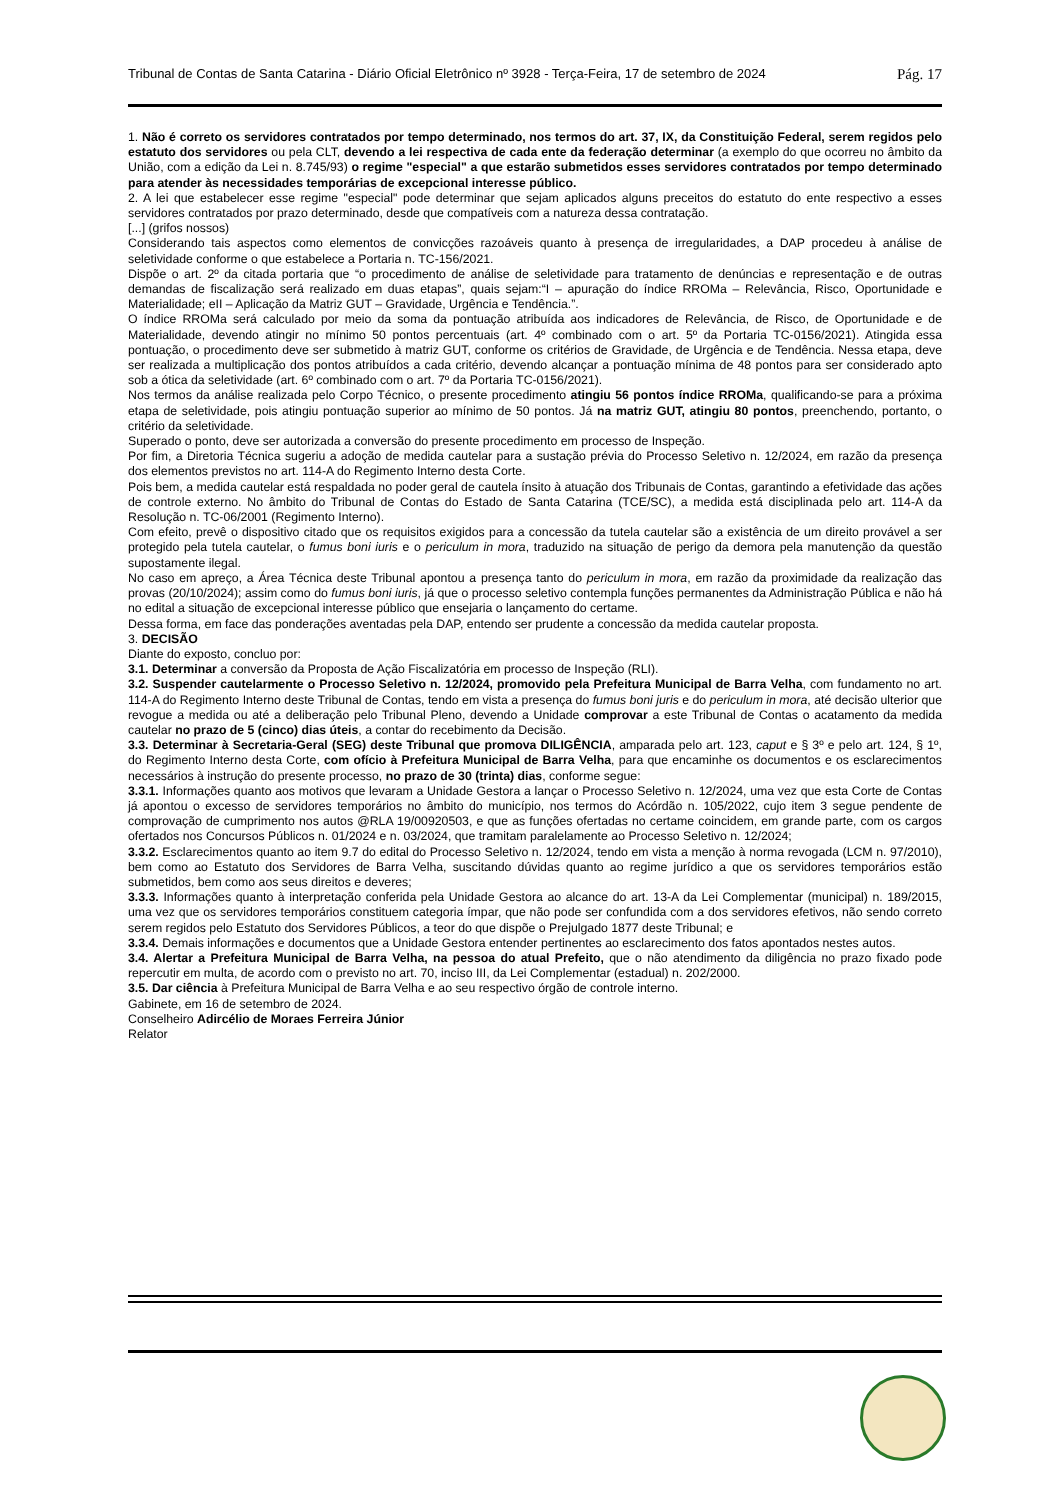Tribunal de Contas de Santa Catarina - Diário Oficial Eletrônico nº 3928 - Terça-Feira, 17 de setembro de 2024 Pág. 17
1. Não é correto os servidores contratados por tempo determinado, nos termos do art. 37, IX, da Constituição Federal, serem regidos pelo estatuto dos servidores ou pela CLT, devendo a lei respectiva de cada ente da federação determinar (a exemplo do que ocorreu no âmbito da União, com a edição da Lei n. 8.745/93) o regime "especial" a que estarão submetidos esses servidores contratados por tempo determinado para atender às necessidades temporárias de excepcional interesse público.
2. A lei que estabelecer esse regime "especial" pode determinar que sejam aplicados alguns preceitos do estatuto do ente respectivo a esses servidores contratados por prazo determinado, desde que compatíveis com a natureza dessa contratação.
[...] (grifos nossos)
Considerando tais aspectos como elementos de convicções razoáveis quanto à presença de irregularidades, a DAP procedeu à análise de seletividade conforme o que estabelece a Portaria n. TC-156/2021.
Dispõe o art. 2º da citada portaria que “o procedimento de análise de seletividade para tratamento de denúncias e representação e de outras demandas de fiscalização será realizado em duas etapas”, quais sejam:“I – apuração do índice RROMa – Relevância, Risco, Oportunidade e Materialidade; eII – Aplicação da Matriz GUT – Gravidade, Urgência e Tendência.”.
O índice RROMa será calculado por meio da soma da pontuação atribuída aos indicadores de Relevância, de Risco, de Oportunidade e de Materialidade, devendo atingir no mínimo 50 pontos percentuais (art. 4º combinado com o art. 5º da Portaria TC-0156/2021). Atingida essa pontuação, o procedimento deve ser submetido à matriz GUT, conforme os critérios de Gravidade, de Urgência e de Tendência. Nessa etapa, deve ser realizada a multiplicação dos pontos atribuídos a cada critério, devendo alcançar a pontuação mínima de 48 pontos para ser considerado apto sob a ótica da seletividade (art. 6º combinado com o art. 7º da Portaria TC-0156/2021).
Nos termos da análise realizada pelo Corpo Técnico, o presente procedimento atingiu 56 pontos índice RROMa, qualificando-se para a próxima etapa de seletividade, pois atingiu pontuação superior ao mínimo de 50 pontos. Já na matriz GUT, atingiu 80 pontos, preenchendo, portanto, o critério da seletividade.
Superado o ponto, deve ser autorizada a conversão do presente procedimento em processo de Inspeção.
Por fim, a Diretoria Técnica sugeriu a adoção de medida cautelar para a sustação prévia do Processo Seletivo n. 12/2024, em razão da presença dos elementos previstos no art. 114-A do Regimento Interno desta Corte.
Pois bem, a medida cautelar está respaldada no poder geral de cautela ínsito à atuação dos Tribunais de Contas, garantindo a efetividade das ações de controle externo. No âmbito do Tribunal de Contas do Estado de Santa Catarina (TCE/SC), a medida está disciplinada pelo art. 114-A da Resolução n. TC-06/2001 (Regimento Interno).
Com efeito, prevê o dispositivo citado que os requisitos exigidos para a concessão da tutela cautelar são a existência de um direito provável a ser protegido pela tutela cautelar, o fumus boni iuris e o periculum in mora, traduzido na situação de perigo da demora pela manutenção da questão supostamente ilegal.
No caso em apreço, a Área Técnica deste Tribunal apontou a presença tanto do periculum in mora, em razão da proximidade da realização das provas (20/10/2024); assim como do fumus boni iuris, já que o processo seletivo contempla funções permanentes da Administração Pública e não há no edital a situação de excepcional interesse público que ensejaria o lançamento do certame.
Dessa forma, em face das ponderações aventadas pela DAP, entendo ser prudente a concessão da medida cautelar proposta.
3. DECISÃO
Diante do exposto, concluo por:
3.1. Determinar a conversão da Proposta de Ação Fiscalizatória em processo de Inspeção (RLI).
3.2. Suspender cautelarmente o Processo Seletivo n. 12/2024, promovido pela Prefeitura Municipal de Barra Velha, com fundamento no art. 114-A do Regimento Interno deste Tribunal de Contas, tendo em vista a presença do fumus boni juris e do periculum in mora, até decisão ulterior que revogue a medida ou até a deliberação pelo Tribunal Pleno, devendo a Unidade comprovar a este Tribunal de Contas o acatamento da medida cautelar no prazo de 5 (cinco) dias úteis, a contar do recebimento da Decisão.
3.3. Determinar à Secretaria-Geral (SEG) deste Tribunal que promova DILIGÊNCIA, amparada pelo art. 123, caput e § 3º e pelo art. 124, § 1º, do Regimento Interno desta Corte, com ofício à Prefeitura Municipal de Barra Velha, para que encaminhe os documentos e os esclarecimentos necessários à instrução do presente processo, no prazo de 30 (trinta) dias, conforme segue:
3.3.1. Informações quanto aos motivos que levaram a Unidade Gestora a lançar o Processo Seletivo n. 12/2024, uma vez que esta Corte de Contas já apontou o excesso de servidores temporários no âmbito do município, nos termos do Acórdão n. 105/2022, cujo item 3 segue pendente de comprovação de cumprimento nos autos @RLA 19/00920503, e que as funções ofertadas no certame coincidem, em grande parte, com os cargos ofertados nos Concursos Públicos n. 01/2024 e n. 03/2024, que tramitam paralelamente ao Processo Seletivo n. 12/2024;
3.3.2. Esclarecimentos quanto ao item 9.7 do edital do Processo Seletivo n. 12/2024, tendo em vista a menção à norma revogada (LCM n. 97/2010), bem como ao Estatuto dos Servidores de Barra Velha, suscitando dúvidas quanto ao regime jurídico a que os servidores temporários estão submetidos, bem como aos seus direitos e deveres;
3.3.3. Informações quanto à interpretação conferida pela Unidade Gestora ao alcance do art. 13-A da Lei Complementar (municipal) n. 189/2015, uma vez que os servidores temporários constituem categoria ímpar, que não pode ser confundida com a dos servidores efetivos, não sendo correto serem regidos pelo Estatuto dos Servidores Públicos, a teor do que dispõe o Prejulgado 1877 deste Tribunal; e
3.3.4. Demais informações e documentos que a Unidade Gestora entender pertinentes ao esclarecimento dos fatos apontados nestes autos.
3.4. Alertar a Prefeitura Municipal de Barra Velha, na pessoa do atual Prefeito, que o não atendimento da diligência no prazo fixado pode repercutir em multa, de acordo com o previsto no art. 70, inciso III, da Lei Complementar (estadual) n. 202/2000.
3.5. Dar ciência à Prefeitura Municipal de Barra Velha e ao seu respectivo órgão de controle interno.
Gabinete, em 16 de setembro de 2024.
Conselheiro Adircélio de Moraes Ferreira Júnior
Relator